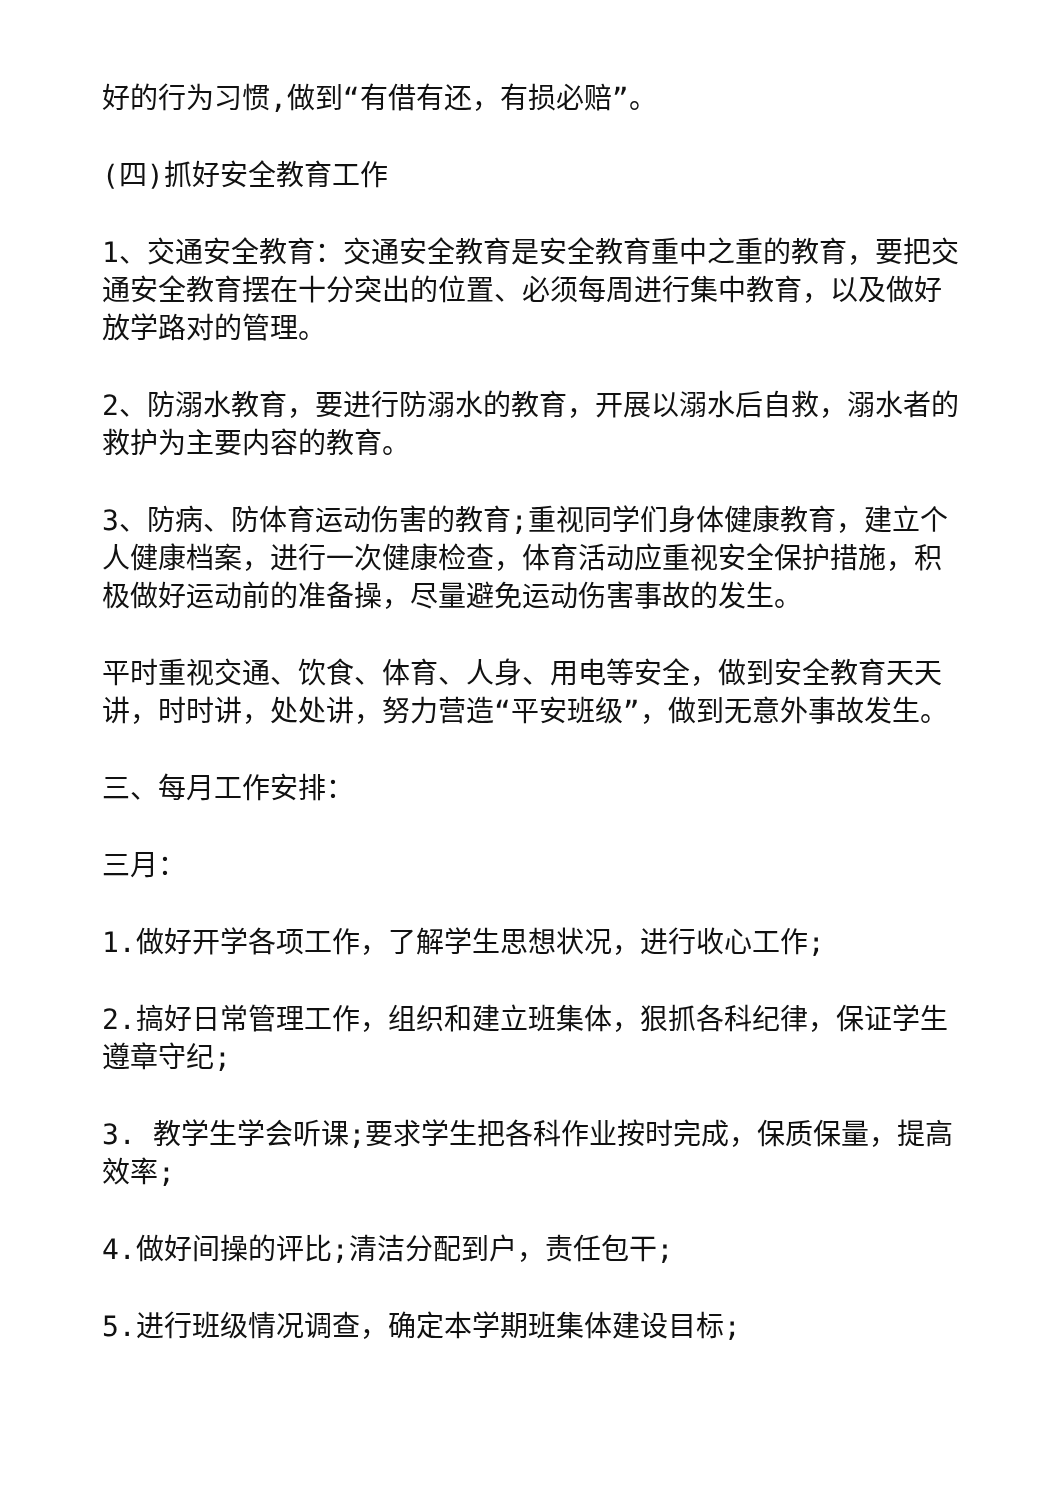好的行为习惯,做到“有借有还，有损必赔”。
(四)抓好安全教育工作
1、交通安全教育：交通安全教育是安全教育重中之重的教育，要把交通安全教育摆在十分突出的位置、必须每周进行集中教育，以及做好放学路对的管理。
2、防溺水教育，要进行防溺水的教育，开展以溺水后自救，溺水者的救护为主要内容的教育。
3、防病、防体育运动伤害的教育;重视同学们身体健康教育，建立个人健康档案，进行一次健康检查，体育活动应重视安全保护措施，积极做好运动前的准备操，尽量避免运动伤害事故的发生。
平时重视交通、饮食、体育、人身、用电等安全，做到安全教育天天讲，时时讲，处处讲，努力营造“平安班级”，做到无意外事故发生。
三、每月工作安排：
三月：
1.做好开学各项工作，了解学生思想状况，进行收心工作;
2.搞好日常管理工作，组织和建立班集体，狠抓各科纪律，保证学生遵章守纪;
3. 教学生学会听课;要求学生把各科作业按时完成，保质保量，提高效率;
4.做好间操的评比;清洁分配到户，责任包干;
5.进行班级情况调查，确定本学期班集体建设目标;